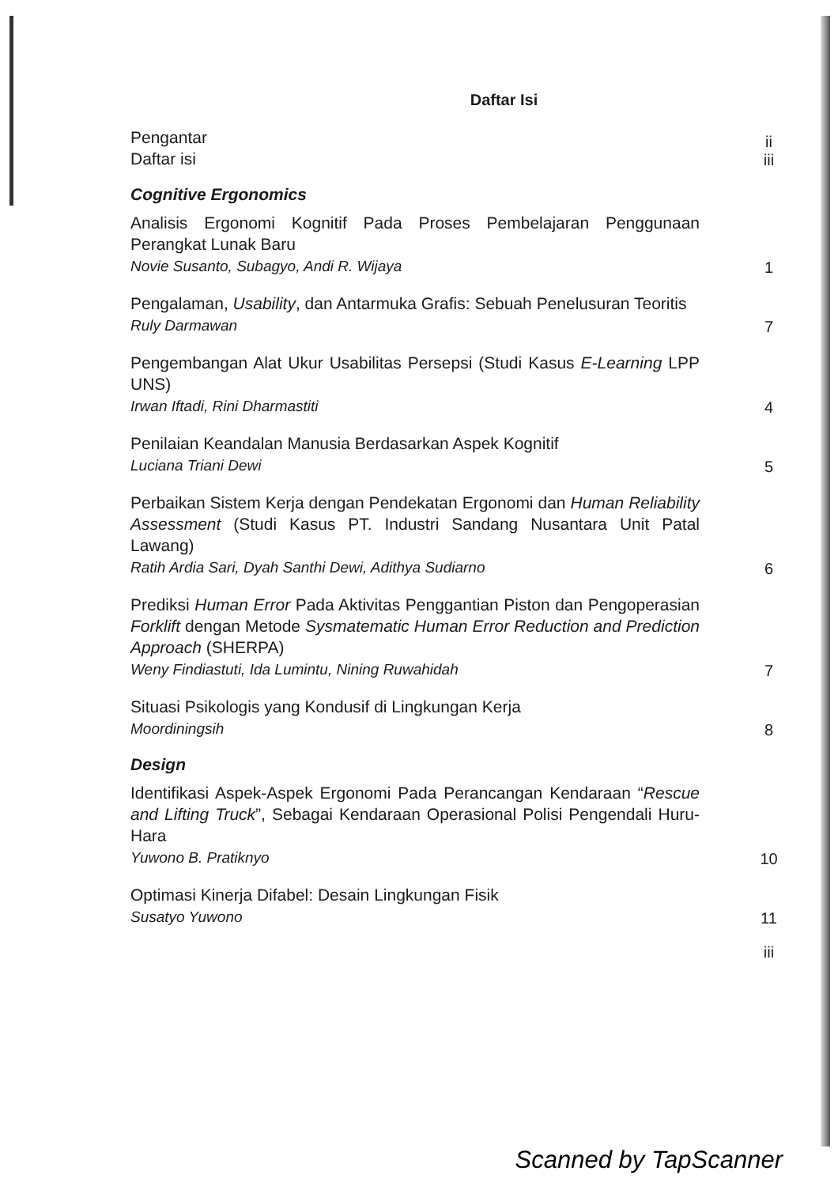Daftar Isi
Pengantar
Daftar isi
ii
iii
Cognitive Ergonomics
Analisis Ergonomi Kognitif Pada Proses Pembelajaran Penggunaan Perangkat Lunak Baru
Novie Susanto, Subagyo, Andi R. Wijaya
1
Pengalaman, Usability, dan Antarmuka Grafis: Sebuah Penelusuran Teoritis
Ruly Darmawan
7
Pengembangan Alat Ukur Usabilitas Persepsi (Studi Kasus E-Learning LPP UNS)
Irwan Iftadi, Rini Dharmastiti
4
Penilaian Keandalan Manusia Berdasarkan Aspek Kognitif
Luciana Triani Dewi
5
Perbaikan Sistem Kerja dengan Pendekatan Ergonomi dan Human Reliability Assessment (Studi Kasus PT. Industri Sandang Nusantara Unit Patal Lawang)
Ratih Ardia Sari, Dyah Santhi Dewi, Adithya Sudiarno
6
Prediksi Human Error Pada Aktivitas Penggantian Piston dan Pengoperasian Forklift dengan Metode Sysmatematic Human Error Reduction and Prediction Approach (SHERPA)
Weny Findiastuti, Ida Lumintu, Nining Ruwahidah
7
Situasi Psikologis yang Kondusif di Lingkungan Kerja
Moordiningsih
8
Design
Identifikasi Aspek-Aspek Ergonomi Pada Perancangan Kendaraan “Rescue and Lifting Truck”, Sebagai Kendaraan Operasional Polisi Pengendali Huru-Hara
Yuwono B. Pratiknyo
10
Optimasi Kinerja Difabel: Desain Lingkungan Fisik
Susatyo Yuwono
11
iii
Scanned by TapScanner